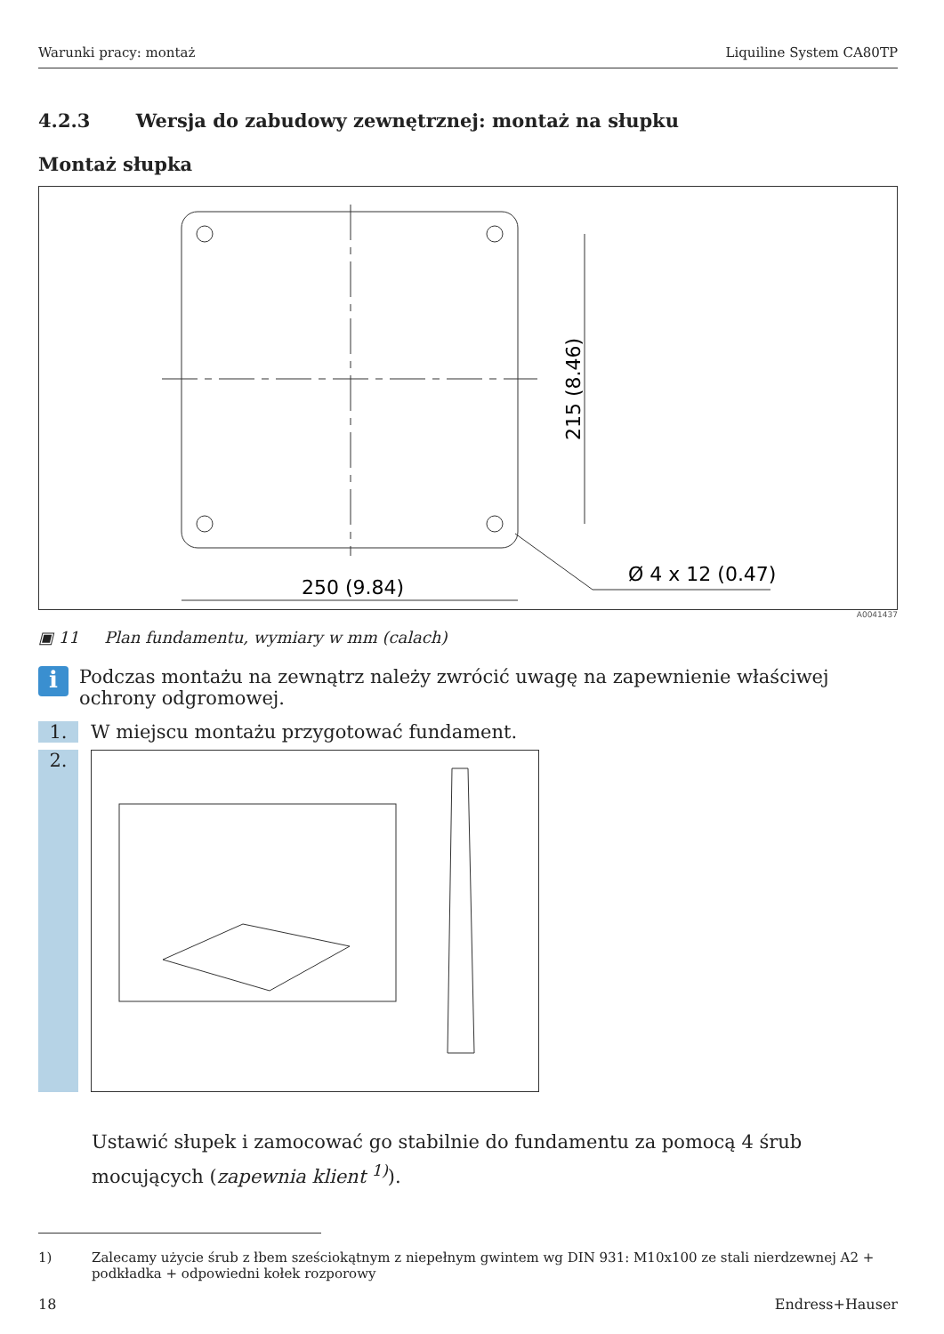Warunki pracy: montaż Liquiline System CA80TP
4.2.3 Wersja do zabudowy zewnętrznej: montaż na słupku
Montaż słupka
250 (9.84)
Ø 4 x 12 (0.47)
215 (8.46)
A0041437
▣ 11 Plan fundamentu, wymiary w mm (calach)
i
Podczas montażu na zewnątrz należy zwrócić uwagę na zapewnienie właściwej ochrony odgromowej.
1. W miejscu montażu przygotować fundament.
2.
Ustawić słupek i zamocować go stabilnie do fundamentu za pomocą 4 śrub mocujących (zapewnia klient <sup>1)</sup>).
1) Zalecamy użycie śrub z łbem sześciokątnym z niepełnym gwintem wg DIN 931: M10x100 ze stali nierdzewnej A2 + podkładka + odpowiedni kołek rozporowy
18 Endress+Hauser